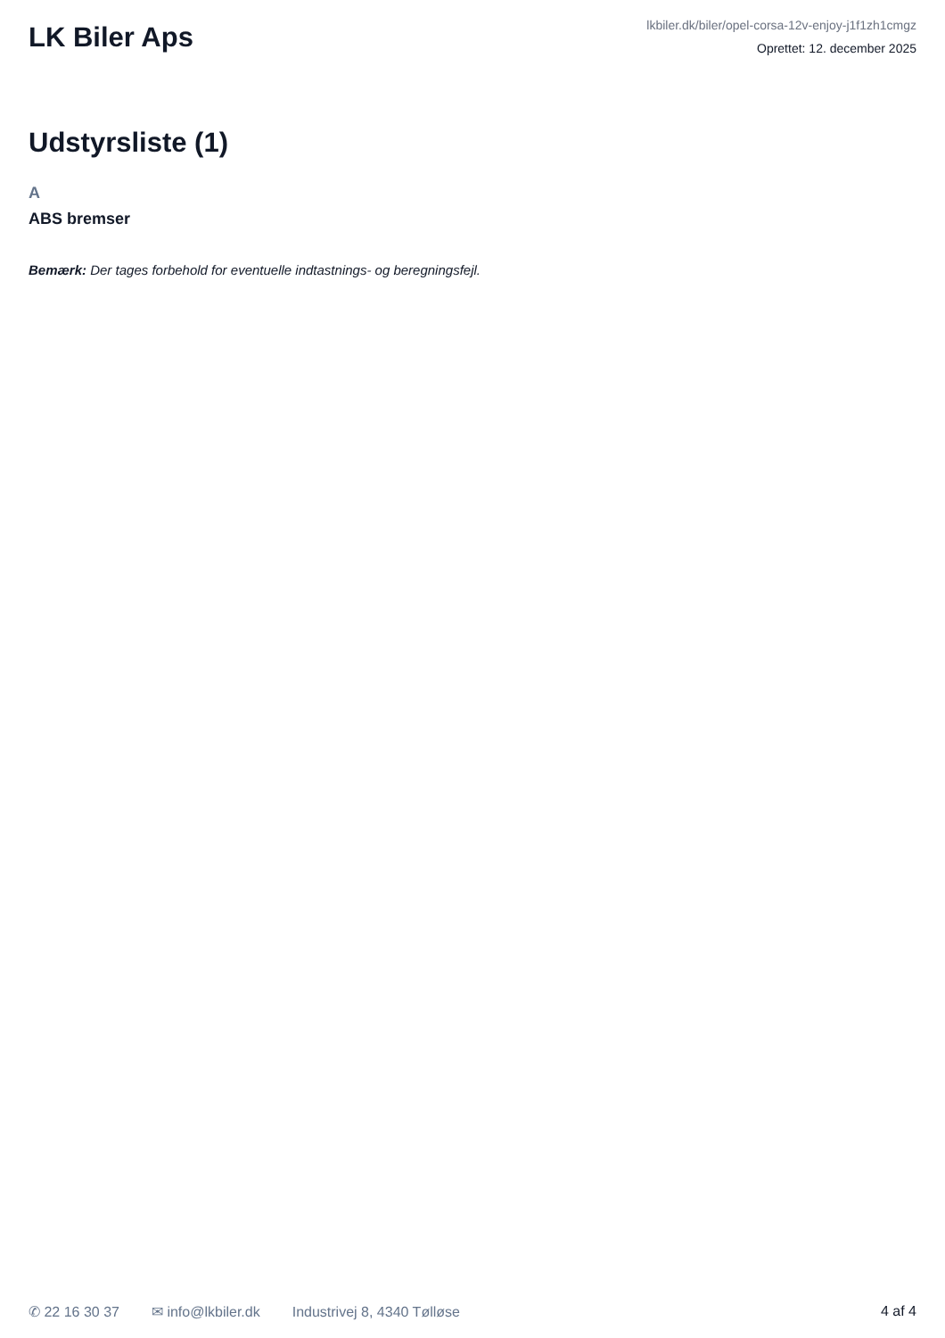LK Biler Aps
lkbiler.dk/biler/opel-corsa-12v-enjoy-j1f1zh1cmgz
Oprettet: 12. december 2025
Udstyrsliste (1)
A
ABS bremser
Bemærk: Der tages forbehold for eventuelle indtastnings- og beregningsfejl.
✆ 22 16 30 37 ✉ info@lkbiler.dk Industrivej 8, 4340 Tølløse
4 af 4